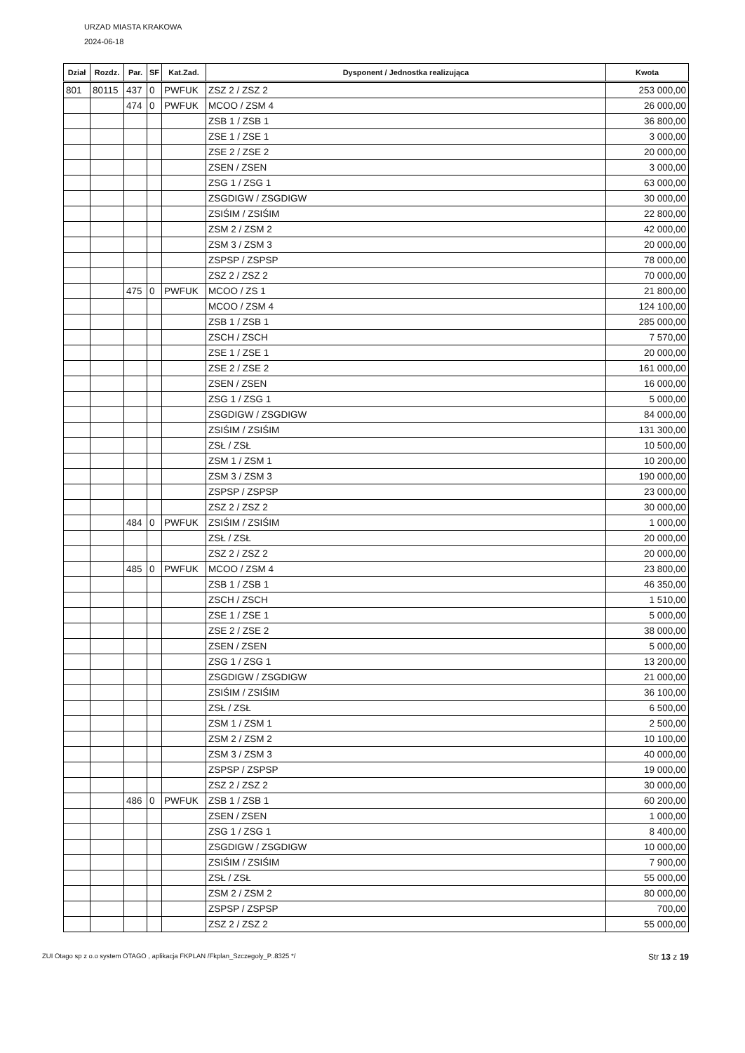URZAD MIASTA KRAKOWA
2024-06-18
| Dział | Rozdz. | Par. | SF | Kat.Zad. | Dysponent / Jednostka realizująca | Kwota |
| --- | --- | --- | --- | --- | --- | --- |
| 801 | 80115 | 437 | 0 | PWFUK | ZSZ 2 / ZSZ 2 | 253 000,00 |
| | | 474 | 0 | PWFUK | MCOO / ZSM 4 | 26 000,00 |
| | | | | | ZSB 1 / ZSB 1 | 36 800,00 |
| | | | | | ZSE 1 / ZSE 1 | 3 000,00 |
| | | | | | ZSE 2 / ZSE 2 | 20 000,00 |
| | | | | | ZSEN / ZSEN | 3 000,00 |
| | | | | | ZSG 1 / ZSG 1 | 63 000,00 |
| | | | | | ZSGDIGW / ZSGDIGW | 30 000,00 |
| | | | | | ZSIŚIM / ZSIŚIM | 22 800,00 |
| | | | | | ZSM 2 / ZSM 2 | 42 000,00 |
| | | | | | ZSM 3 / ZSM 3 | 20 000,00 |
| | | | | | ZSPSP / ZSPSP | 78 000,00 |
| | | | | | ZSZ 2 / ZSZ 2 | 70 000,00 |
| | | 475 | 0 | PWFUK | MCOO / ZS 1 | 21 800,00 |
| | | | | | MCOO / ZSM 4 | 124 100,00 |
| | | | | | ZSB 1 / ZSB 1 | 285 000,00 |
| | | | | | ZSCH / ZSCH | 7 570,00 |
| | | | | | ZSE 1 / ZSE 1 | 20 000,00 |
| | | | | | ZSE 2 / ZSE 2 | 161 000,00 |
| | | | | | ZSEN / ZSEN | 16 000,00 |
| | | | | | ZSG 1 / ZSG 1 | 5 000,00 |
| | | | | | ZSGDIGW / ZSGDIGW | 84 000,00 |
| | | | | | ZSIŚIM / ZSIŚIM | 131 300,00 |
| | | | | | ZSŁ / ZSŁ | 10 500,00 |
| | | | | | ZSM 1 / ZSM 1 | 10 200,00 |
| | | | | | ZSM 3 / ZSM 3 | 190 000,00 |
| | | | | | ZSPSP / ZSPSP | 23 000,00 |
| | | | | | ZSZ 2 / ZSZ 2 | 30 000,00 |
| | | 484 | 0 | PWFUK | ZSIŚIM / ZSIŚIM | 1 000,00 |
| | | | | | ZSŁ / ZSŁ | 20 000,00 |
| | | | | | ZSZ 2 / ZSZ 2 | 20 000,00 |
| | | 485 | 0 | PWFUK | MCOO / ZSM 4 | 23 800,00 |
| | | | | | ZSB 1 / ZSB 1 | 46 350,00 |
| | | | | | ZSCH / ZSCH | 1 510,00 |
| | | | | | ZSE 1 / ZSE 1 | 5 000,00 |
| | | | | | ZSE 2 / ZSE 2 | 38 000,00 |
| | | | | | ZSEN / ZSEN | 5 000,00 |
| | | | | | ZSG 1 / ZSG 1 | 13 200,00 |
| | | | | | ZSGDIGW / ZSGDIGW | 21 000,00 |
| | | | | | ZSIŚIM / ZSIŚIM | 36 100,00 |
| | | | | | ZSŁ / ZSŁ | 6 500,00 |
| | | | | | ZSM 1 / ZSM 1 | 2 500,00 |
| | | | | | ZSM 2 / ZSM 2 | 10 100,00 |
| | | | | | ZSM 3 / ZSM 3 | 40 000,00 |
| | | | | | ZSPSP / ZSPSP | 19 000,00 |
| | | | | | ZSZ 2 / ZSZ 2 | 30 000,00 |
| | | 486 | 0 | PWFUK | ZSB 1 / ZSB 1 | 60 200,00 |
| | | | | | ZSEN / ZSEN | 1 000,00 |
| | | | | | ZSG 1 / ZSG 1 | 8 400,00 |
| | | | | | ZSGDIGW / ZSGDIGW | 10 000,00 |
| | | | | | ZSIŚIM / ZSIŚIM | 7 900,00 |
| | | | | | ZSŁ / ZSŁ | 55 000,00 |
| | | | | | ZSM 2 / ZSM 2 | 80 000,00 |
| | | | | | ZSPSP / ZSPSP | 700,00 |
| | | | | | ZSZ 2 / ZSZ 2 | 55 000,00 |
ZUI Otago sp z o.o system OTAGO , aplikacja FKPLAN /Fkplan_Szczegoly_P..8325 */ Str 13 z 19